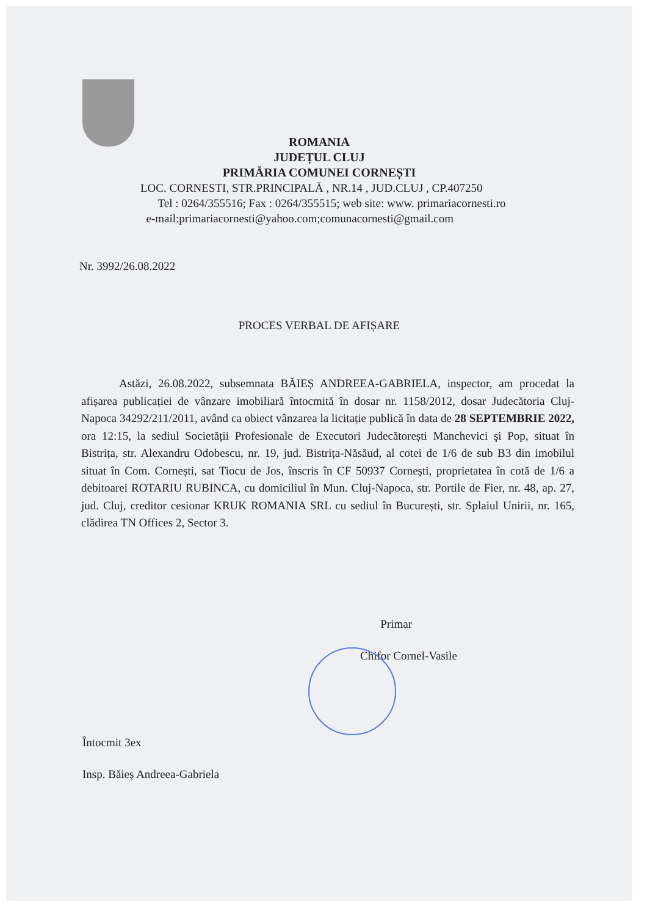ROMANIA
JUDEȚUL CLUJ
PRIMĂRIA COMUNEI CORNEȘTI
LOC. CORNESTI, STR.PRINCIPALĂ , NR.14 , JUD.CLUJ , CP.407250
Tel : 0264/355516; Fax : 0264/355515; web site: www. primariacornesti.ro
e-mail:primariacornesti@yahoo.com;comunacornesti@gmail.com
Nr. 3992/26.08.2022
PROCES VERBAL DE AFIȘARE
Astăzi, 26.08.2022, subsemnata BĂIEȘ ANDREEA-GABRIELA, inspector, am procedat la afișarea publicației de vânzare imobiliară întocmită în dosar nr. 1158/2012, dosar Judecătoria Cluj-Napoca 34292/211/2011, având ca obiect vânzarea la licitație publică în data de 28 SEPTEMBRIE 2022, ora 12:15, la sediul Societății Profesionale de Executori Judecătorești Manchevici şi Pop, situat în Bistrița, str. Alexandru Odobescu, nr. 19, jud. Bistrița-Năsăud, al cotei de 1/6 de sub B3 din imobilul situat în Com. Cornești, sat Tiocu de Jos, înscris în CF 50937 Cornești, proprietatea în cotă de 1/6 a debitoarei ROTARIU RUBINCA, cu domiciliul în Mun. Cluj-Napoca, str. Portile de Fier, nr. 48, ap. 27, jud. Cluj, creditor cesionar KRUK ROMANIA SRL cu sediul în București, str. Splaiul Unirii, nr. 165, clădirea TN Offices 2, Sector 3.
Primar
Chifor Cornel-Vasile
Întocmit 3ex
Insp. Băieș Andreea-Gabriela